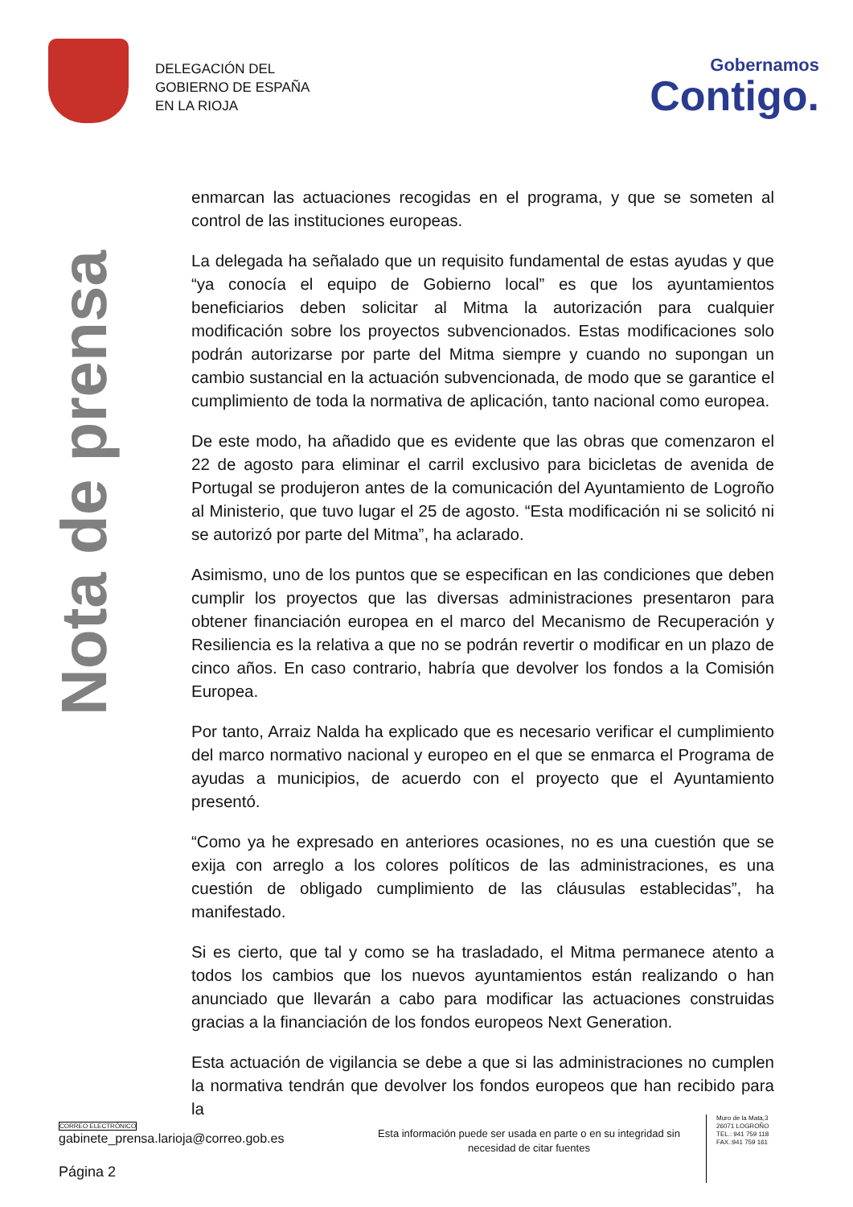DELEGACIÓN DEL
GOBIERNO DE ESPAÑA
EN LA RIOJA
Gobernamos
Contigo.
Nota de prensa
enmarcan las actuaciones recogidas en el programa, y que se someten al control de las instituciones europeas.
La delegada ha señalado que un requisito fundamental de estas ayudas y que “ya conocía el equipo de Gobierno local” es que los ayuntamientos beneficiarios deben solicitar al Mitma la autorización para cualquier modificación sobre los proyectos subvencionados. Estas modificaciones solo podrán autorizarse por parte del Mitma siempre y cuando no supongan un cambio sustancial en la actuación subvencionada, de modo que se garantice el cumplimiento de toda la normativa de aplicación, tanto nacional como europea.
De este modo, ha añadido que es evidente que las obras que comenzaron el 22 de agosto para eliminar el carril exclusivo para bicicletas de avenida de Portugal se produjeron antes de la comunicación del Ayuntamiento de Logroño al Ministerio, que tuvo lugar el 25 de agosto. “Esta modificación ni se solicitó ni se autorizó por parte del Mitma”, ha aclarado.
Asimismo, uno de los puntos que se especifican en las condiciones que deben cumplir los proyectos que las diversas administraciones presentaron para obtener financiación europea en el marco del Mecanismo de Recuperación y Resiliencia es la relativa a que no se podrán revertir o modificar en un plazo de cinco años. En caso contrario, habría que devolver los fondos a la Comisión Europea.
Por tanto, Arraiz Nalda ha explicado que es necesario verificar el cumplimiento del marco normativo nacional y europeo en el que se enmarca el Programa de ayudas a municipios, de acuerdo con el proyecto que el Ayuntamiento presentó.
“Como ya he expresado en anteriores ocasiones, no es una cuestión que se exija con arreglo a los colores políticos de las administraciones, es una cuestión de obligado cumplimiento de las cláusulas establecidas”, ha manifestado.
Si es cierto, que tal y como se ha trasladado, el Mitma permanece atento a todos los cambios que los nuevos ayuntamientos están realizando o han anunciado que llevarán a cabo para modificar las actuaciones construidas gracias a la financiación de los fondos europeos Next Generation.
Esta actuación de vigilancia se debe a que si las administraciones no cumplen la normativa tendrán que devolver los fondos europeos que han recibido para la
CORREO ELECTRÓNICO
gabinete_prensa.larioja@correo.gob.es
Esta información puede ser usada en parte o en su integridad sin necesidad de citar fuentes
Muro de la Mata,3
26071 LOGROÑO
TEL.: 941 759 118
FAX.:941 759 161
Página 2